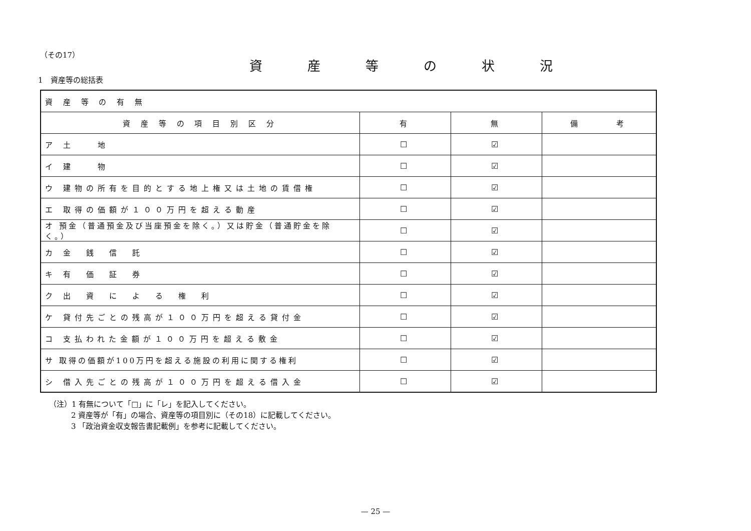（その17）
資産等の状況
1　資産等の総括表
| 資 産 等 の 有 無 | | | |
| 資 産 等 の 項 目 別 区 分 | 有 | 無 | 備 考 |
| ア 土 地 | ☐ | ☑ | |
| イ 建 物 | ☐ | ☑ | |
| ウ 建物の所有を目的とする地上権又は土地の賃借権 | ☐ | ☑ | |
| エ 取得の価額が１００万円を超える動産 | ☐ | ☑ | |
| オ 預金（普通預金及び当座預金を除く。）又は貯金（普通貯金を除く。） | ☐ | ☑ | |
| カ 金 銭 信 託 | ☐ | ☑ | |
| キ 有 価 証 券 | ☐ | ☑ | |
| ク 出 資 に よ る 権 利 | ☐ | ☑ | |
| ケ 貸付先ごとの残高が１００万円を超える貸付金 | ☐ | ☑ | |
| コ 支払われた金額が１００万円を超える敷金 | ☐ | ☑ | |
| サ 取得の価額が100万円を超える施設の利用に関する権利 | ☐ | ☑ | |
| シ 借入先ごとの残高が１００万円を超える借入金 | ☐ | ☑ | |
（注）1 有無について「□」に「レ」を記入してください。
2 資産等が「有」の場合、資産等の項目別に（その18）に記載してください。
3 「政治資金収支報告書記載例」を参考に記載してください。
— 25 —